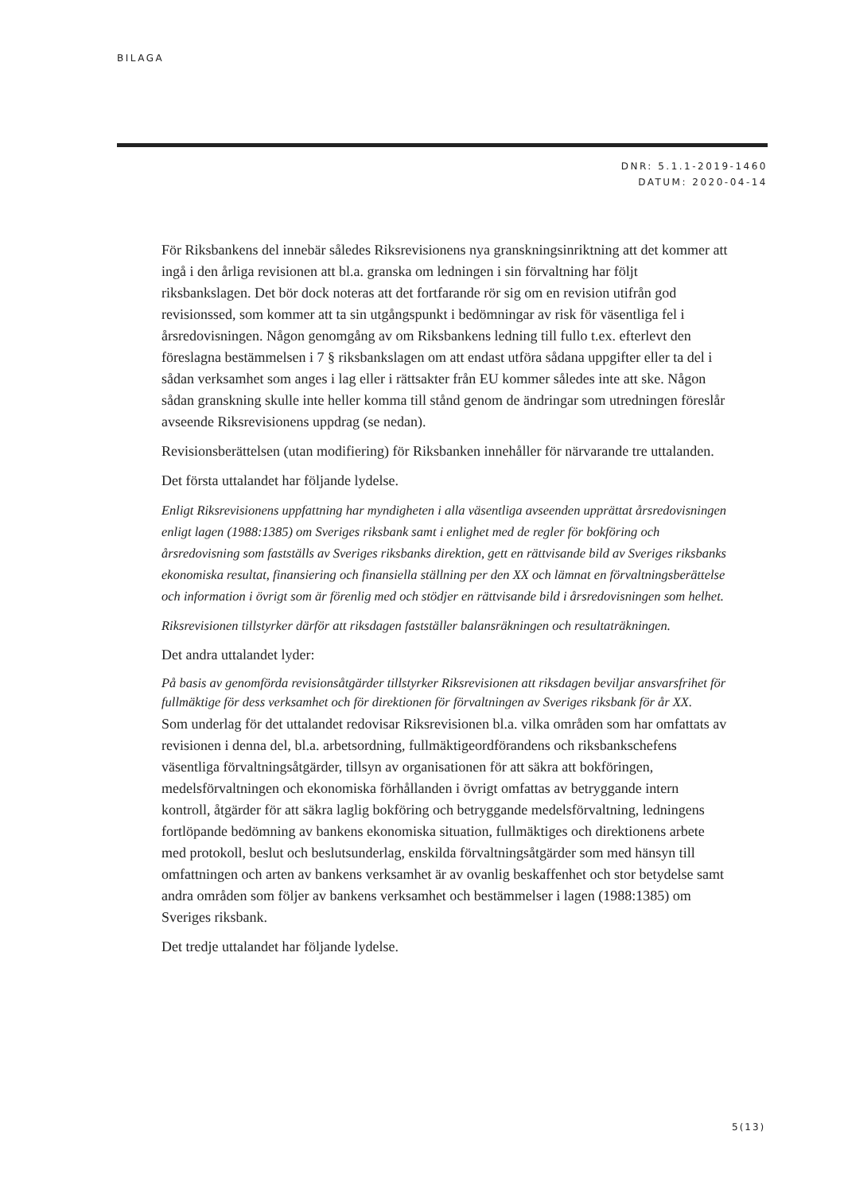BILAGA
DNR: 5.1.1-2019-1460
DATUM: 2020-04-14
För Riksbankens del innebär således Riksrevisionens nya granskningsinriktning att det kommer att ingå i den årliga revisionen att bl.a. granska om ledningen i sin förvaltning har följt riksbankslagen. Det bör dock noteras att det fortfarande rör sig om en revision utifrån god revisionssed, som kommer att ta sin utgångspunkt i bedömningar av risk för väsentliga fel i årsredovisningen. Någon genomgång av om Riksbankens ledning till fullo t.ex. efterlevt den föreslagna bestämmelsen i 7 § riksbankslagen om att endast utföra sådana uppgifter eller ta del i sådan verksamhet som anges i lag eller i rättsakter från EU kommer således inte att ske. Någon sådan granskning skulle inte heller komma till stånd genom de ändringar som utredningen föreslår avseende Riksrevisionens uppdrag (se nedan).
Revisionsberättelsen (utan modifiering) för Riksbanken innehåller för närvarande tre uttalanden.
Det första uttalandet har följande lydelse.
Enligt Riksrevisionens uppfattning har myndigheten i alla väsentliga avseenden upprättat årsredovisningen enligt lagen (1988:1385) om Sveriges riksbank samt i enlighet med de regler för bokföring och årsredovisning som fastställs av Sveriges riksbanks direktion, gett en rättvisande bild av Sveriges riksbanks ekonomiska resultat, finansiering och finansiella ställning per den XX och lämnat en förvaltningsberättelse och information i övrigt som är förenlig med och stödjer en rättvisande bild i årsredovisningen som helhet.
Riksrevisionen tillstyrker därför att riksdagen fastställer balansräkningen och resultaträkningen.
Det andra uttalandet lyder:
På basis av genomförda revisionsåtgärder tillstyrker Riksrevisionen att riksdagen beviljar ansvarsfrihet för fullmäktige för dess verksamhet och för direktionen för förvaltningen av Sveriges riksbank för år XX.
Som underlag för det uttalandet redovisar Riksrevisionen bl.a. vilka områden som har omfattats av revisionen i denna del, bl.a. arbetsordning, fullmäktigeordförandens och riksbankschefens väsentliga förvaltningsåtgärder, tillsyn av organisationen för att säkra att bokföringen, medelsförvaltningen och ekonomiska förhållanden i övrigt omfattas av betryggande intern kontroll, åtgärder för att säkra laglig bokföring och betryggande medelsförvaltning, ledningens fortlöpande bedömning av bankens ekonomiska situation, fullmäktiges och direktionens arbete med protokoll, beslut och beslutsunderlag, enskilda förvaltningsåtgärder som med hänsyn till omfattningen och arten av bankens verksamhet är av ovanlig beskaffenhet och stor betydelse samt andra områden som följer av bankens verksamhet och bestämmelser i lagen (1988:1385) om Sveriges riksbank.
Det tredje uttalandet har följande lydelse.
5(13)